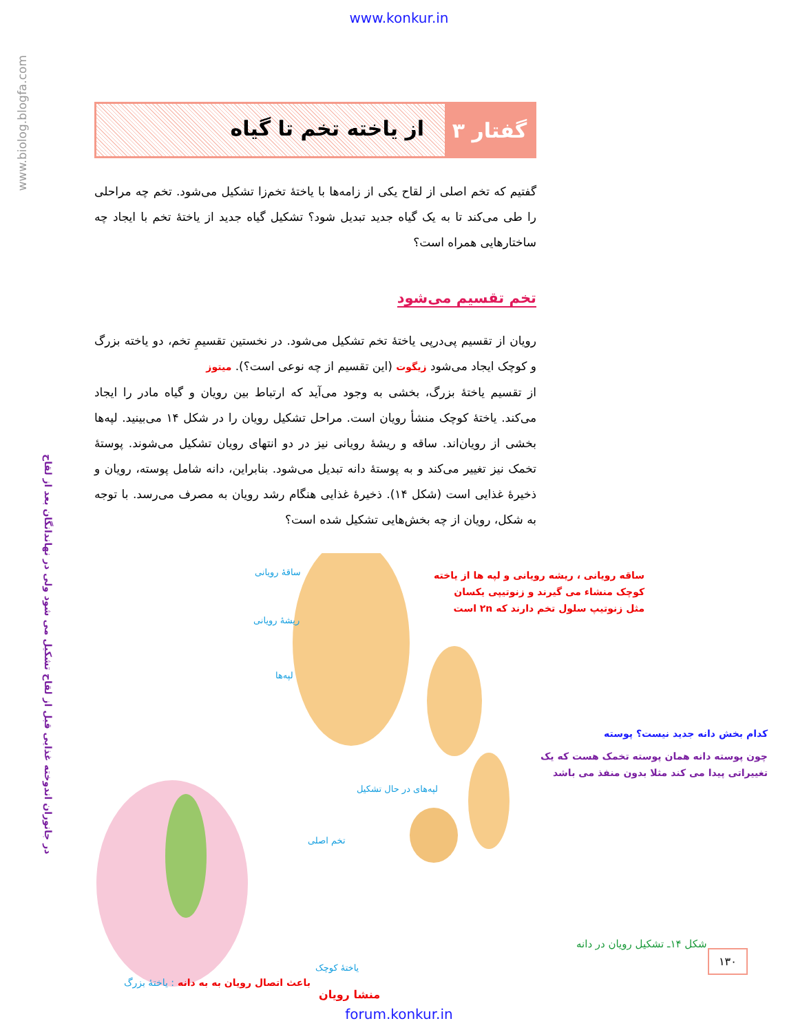www.konkur.in
www.biolog.blogfa.com
در جانوران اندوخته غذایی قبل از لقاح تشکیل می شود ولی در نهاندانگان بعد از لقاح
گفتار ۳
از یاخته تخم تا گیاه
گفتیم که تخم اصلی از لقاح یکی از زامه‌ها با یاختهٔ تخم‌زا تشکیل می‌شود. تخم چه مراحلی را طی می‌کند تا به یک گیاه جدید تبدیل شود؟ تشکیل گیاه جدید از یاختهٔ تخم با ایجاد چه ساختارهایی همراه است؟
تخم تقسیم می‌شود
رویان از تقسیم پی‌درپی یاختهٔ تخم تشکیل می‌شود. در نخستین تقسیمِ تخم، دو یاخته بزرگ و کوچک ایجاد می‌شود زیگوت (این تقسیم از چه نوعی است؟). میتوز
از تقسیم یاختهٔ بزرگ، بخشی به وجود می‌آید که ارتباط بین رویان و گیاه مادر را ایجاد می‌کند. یاختهٔ کوچک منشأ رویان است. مراحل تشکیل رویان را در شکل ۱۴ می‌بینید. لپه‌ها بخشی از رویان‌اند. ساقه و ریشهٔ رویانی نیز در دو انتهای رویان تشکیل می‌شوند. پوستهٔ تخمک نیز تغییر می‌کند و به پوستهٔ دانه تبدیل می‌شود. بنابراین، دانه شامل پوسته، رویان و ذخیرهٔ غذایی است (شکل ۱۴). ذخیرهٔ غذایی هنگام رشد رویان به مصرف می‌رسد. با توجه به شکل، رویان از چه بخش‌هایی تشکیل شده است؟
ساقهٔ رویانی
ریشهٔ رویانی
لپه‌ها
لپه‌های در حال تشکیل
تخم اصلی
یاختهٔ کوچک
باعث اتصال رویان به به دانه : یاختهٔ بزرگ
منشا رویان
ساقه رویانی ، ریشه رویانی و لپه ها از یاخته
کوچک منشاء می گیرند و زنوتیپی یکسان
مثل زنوتیپ سلول تخم دارند که ۲n است
کدام بخش دانه جدید نیست؟ پوسته
چون پوسته دانه همان پوسته تخمک هست که یک
تغییراتی پیدا می کند مثلا بدون منفذ می باشد
شکل ۱۴ـ تشکیل رویان در دانه
۱۳۰
forum.konkur.in